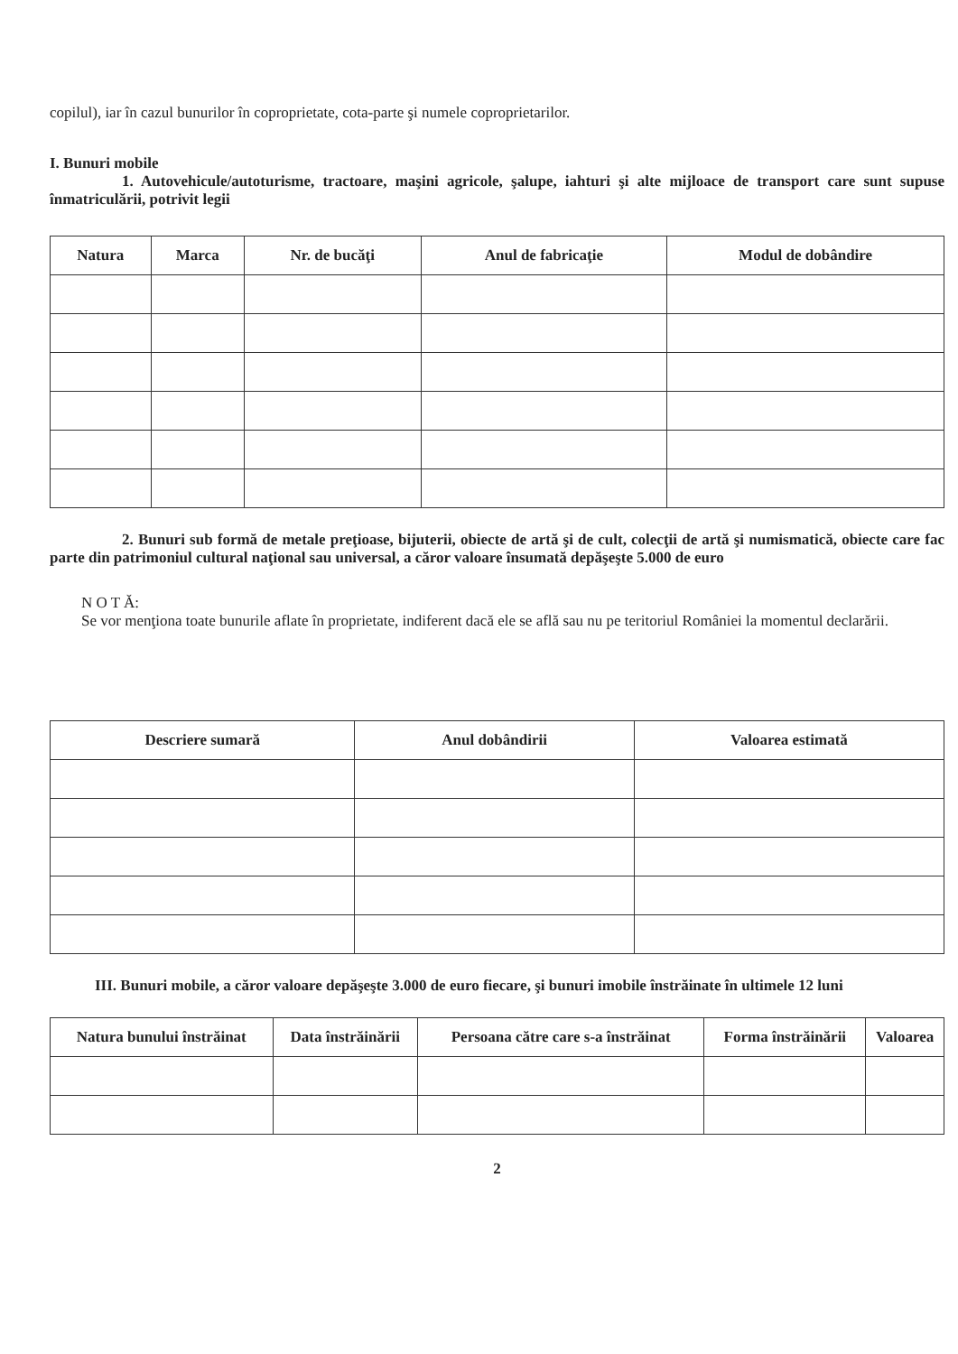copilul), iar în cazul bunurilor în coproprietate, cota-parte şi numele coproprietarilor.
I. Bunuri mobile
1. Autovehicule/autoturisme, tractoare, maşini agricole, şalupe, iahturi şi alte mijloace de transport care sunt supuse înmatriculării, potrivit legii
| Natura | Marca | Nr. de bucăţi | Anul de fabricaţie | Modul de dobândire |
| --- | --- | --- | --- | --- |
2. Bunuri sub formă de metale preţioase, bijuterii, obiecte de artă şi de cult, colecţii de artă şi numismatică, obiecte care fac parte din patrimoniul cultural naţional sau universal, a căror valoare însumată depăşeşte 5.000 de euro
N O T Ă:
Se vor menţiona toate bunurile aflate în proprietate, indiferent dacă ele se află sau nu pe teritoriul României la momentul declarării.
| Descriere sumară | Anul dobândirii | Valoarea estimată |
| --- | --- | --- |
III. Bunuri mobile, a căror valoare depăşeşte 3.000 de euro fiecare, şi bunuri imobile înstrăinate în ultimele 12 luni
| Natura bunului înstrăinat | Data înstrăinării | Persoana către care s-a înstrăinat | Forma înstrăinării | Valoarea |
| --- | --- | --- | --- | --- |
2